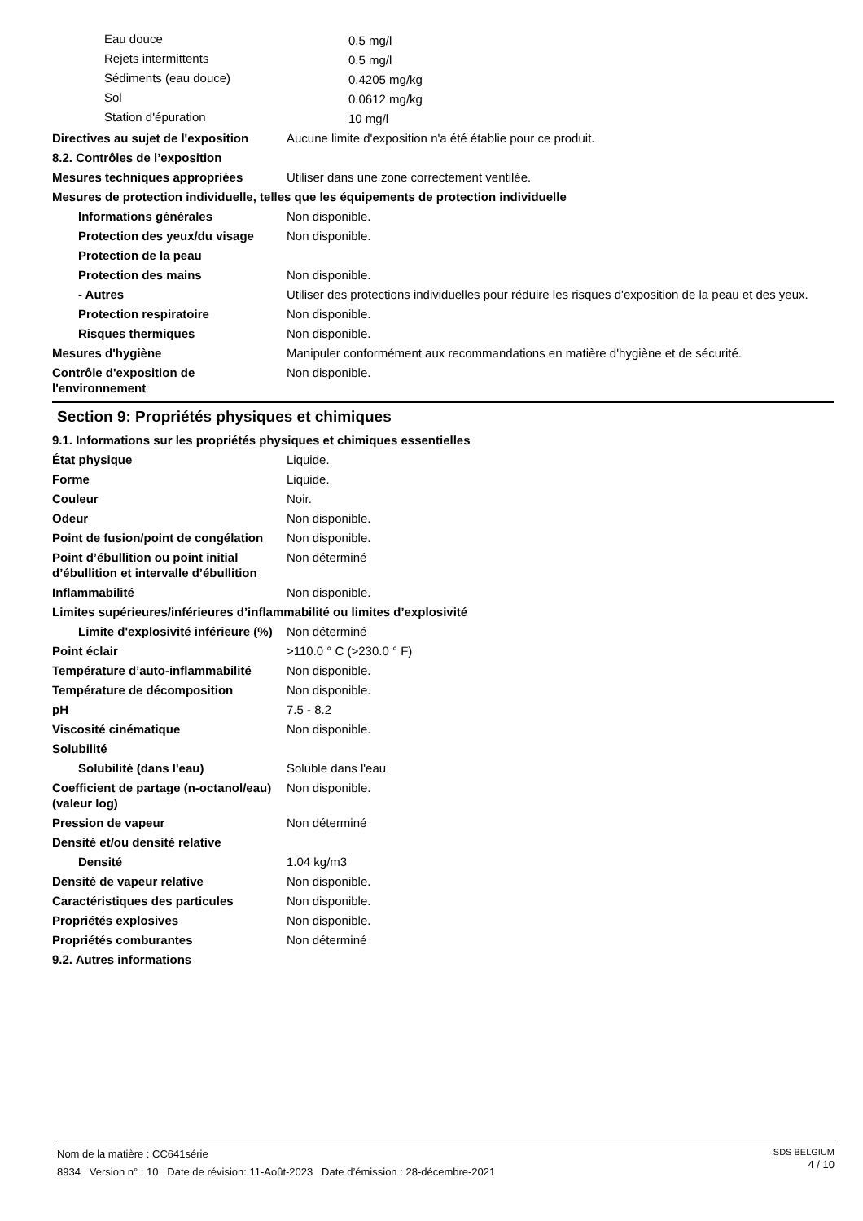| Eau douce | 0.5 mg/l |
| Rejets intermittents | 0.5 mg/l |
| Sédiments (eau douce) | 0.4205 mg/kg |
| Sol | 0.0612 mg/kg |
| Station d'épuration | 10 mg/l |
| Directives au sujet de l'exposition | Aucune limite d'exposition n'a été établie pour ce produit. |
| 8.2. Contrôles de l’exposition | |
| Mesures techniques appropriées | Utiliser dans une zone correctement ventilée. |
| Mesures de protection individuelle, telles que les équipements de protection individuelle | |
| Informations générales | Non disponible. |
| Protection des yeux/du visage | Non disponible. |
| Protection de la peau | |
| Protection des mains | Non disponible. |
| - Autres | Utiliser des protections individuelles pour réduire les risques d'exposition de la peau et des yeux. |
| Protection respiratoire | Non disponible. |
| Risques thermiques | Non disponible. |
| Mesures d'hygiène | Manipuler conformément aux recommandations en matière d'hygiène et de sécurité. |
| Contrôle d'exposition de l'environnement | Non disponible. |
Section 9: Propriétés physiques et chimiques
| 9.1. Informations sur les propriétés physiques et chimiques essentielles | |
| État physique | Liquide. |
| Forme | Liquide. |
| Couleur | Noir. |
| Odeur | Non disponible. |
| Point de fusion/point de congélation | Non disponible. |
| Point d’ébullition ou point initial d’ébullition et intervalle d’ébullition | Non déterminé |
| Inflammabilité | Non disponible. |
| Limites supérieures/inférieures d’inflammabilité ou limites d’explosivité | |
| Limite d'explosivité inférieure (%) | Non déterminé |
| Point éclair | >110.0 ° C (>230.0 ° F) |
| Température d’auto-inflammabilité | Non disponible. |
| Température de décomposition | Non disponible. |
| pH | 7.5 - 8.2 |
| Viscosité cinématique | Non disponible. |
| Solubilité | |
| Solubilité (dans l'eau) | Soluble dans l'eau |
| Coefficient de partage (n-octanol/eau) (valeur log) | Non disponible. |
| Pression de vapeur | Non déterminé |
| Densité et/ou densité relative | |
| Densité | 1.04 kg/m3 |
| Densité de vapeur relative | Non disponible. |
| Caractéristiques des particules | Non disponible. |
| Propriétés explosives | Non disponible. |
| Propriétés comburantes | Non déterminé |
| 9.2. Autres informations | |
SDS BELGIUM
4 / 10
Nom de la matière : CC641série
8934 Version n° : 10 Date de révision: 11-Août-2023 Date d’émission : 28-décembre-2021